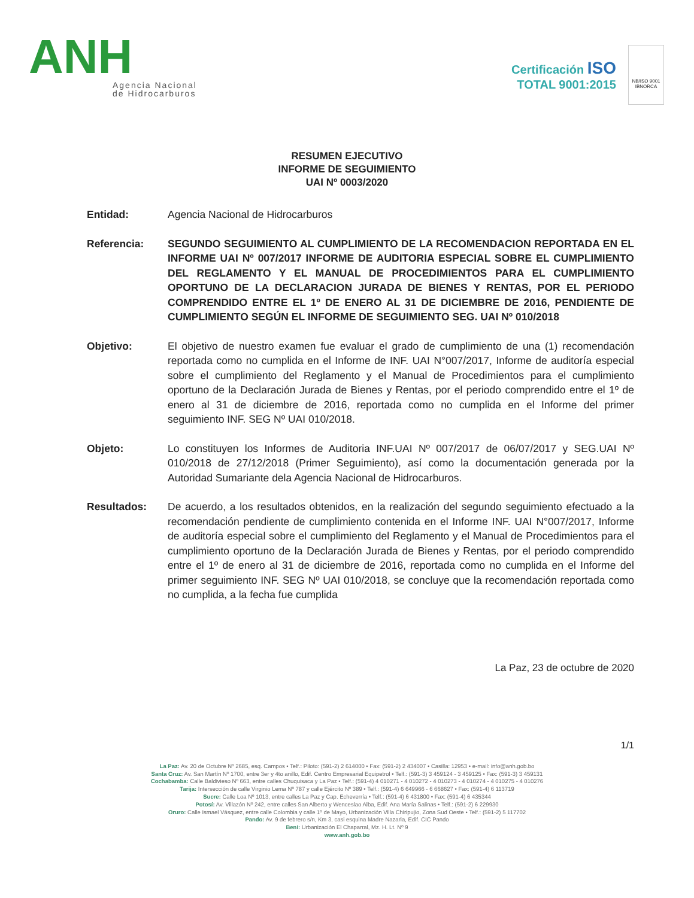ANH
Agencia Nacional
de Hidrocarburos
Certificación ISO
TOTAL 9001:2015
NB/ISO 9001
IBNORCA
RESUMEN EJECUTIVO
INFORME DE SEGUIMIENTO
UAI Nº 0003/2020
Entidad: Agencia Nacional de Hidrocarburos
Referencia: SEGUNDO SEGUIMIENTO AL CUMPLIMIENTO DE LA RECOMENDACION REPORTADA EN EL INFORME UAI Nº 007/2017 INFORME DE AUDITORIA ESPECIAL SOBRE EL CUMPLIMIENTO DEL REGLAMENTO Y EL MANUAL DE PROCEDIMIENTOS PARA EL CUMPLIMIENTO OPORTUNO DE LA DECLARACION JURADA DE BIENES Y RENTAS, POR EL PERIODO COMPRENDIDO ENTRE EL 1º DE ENERO AL 31 DE DICIEMBRE DE 2016, PENDIENTE DE CUMPLIMIENTO SEGÚN EL INFORME DE SEGUIMIENTO SEG. UAI Nº 010/2018
Objetivo: El objetivo de nuestro examen fue evaluar el grado de cumplimiento de una (1) recomendación reportada como no cumplida en el Informe de INF. UAI N°007/2017, Informe de auditoría especial sobre el cumplimiento del Reglamento y el Manual de Procedimientos para el cumplimiento oportuno de la Declaración Jurada de Bienes y Rentas, por el periodo comprendido entre el 1º de enero al 31 de diciembre de 2016, reportada como no cumplida en el Informe del primer seguimiento INF. SEG Nº UAI 010/2018.
Objeto: Lo constituyen los Informes de Auditoria INF.UAI Nº 007/2017 de 06/07/2017 y SEG.UAI Nº 010/2018 de 27/12/2018 (Primer Seguimiento), así como la documentación generada por la Autoridad Sumariante dela Agencia Nacional de Hidrocarburos.
Resultados: De acuerdo, a los resultados obtenidos, en la realización del segundo seguimiento efectuado a la recomendación pendiente de cumplimiento contenida en el Informe INF. UAI N°007/2017, Informe de auditoría especial sobre el cumplimiento del Reglamento y el Manual de Procedimientos para el cumplimiento oportuno de la Declaración Jurada de Bienes y Rentas, por el periodo comprendido entre el 1º de enero al 31 de diciembre de 2016, reportada como no cumplida en el Informe del primer seguimiento INF. SEG Nº UAI 010/2018, se concluye que la recomendación reportada como no cumplida, a la fecha fue cumplida
La Paz, 23 de octubre de 2020
1/1
La Paz: Av. 20 de Octubre Nº 2685, esq. Campos • Telf.: Piloto: (591-2) 2 614000 • Fax: (591-2) 2 434007 • Casilla: 12953 • e-mail: info@anh.gob.bo
Santa Cruz: Av. San Martín Nº 1700, entre 3er y 4to anillo, Edif. Centro Empresarial Equipetrol • Telf.: (591-3) 3 459124 - 3 459125 • Fax: (591-3) 3 459131
Cochabamba: Calle Baldivieso Nº 663, entre calles Chuquisaca y La Paz • Telf.: (591-4) 4 010271 - 4 010272 - 4 010273 - 4 010274 - 4 010275 - 4 010276
Tarija: Intersección de calle Virginio Lema Nº 787 y calle Ejército Nº 389 • Telf.: (591-4) 6 649966 - 6 668627 • Fax: (591-4) 6 113719
Sucre: Calle Loa Nº 1013, entre calles La Paz y Cap. Echeverría • Telf.: (591-4) 6 431800 • Fax: (591-4) 6 435344
Potosí: Av. Villazón Nº 242, entre calles San Alberto y Wenceslao Alba, Edif. Ana María Salinas • Telf.: (591-2) 6 229930
Oruro: Calle Ismael Vásquez, entre calle Colombia y calle 1º de Mayo, Urbanización Villa Chiripujio, Zona Sud Oeste • Telf.: (591-2) 5 117702
Pando: Av. 9 de febrero s/n, Km 3, casi esquina Madre Nazaria, Edif. CIC Pando
Beni: Urbanización El Chaparral, Mz. H. Lt. Nº 9
www.anh.gob.bo